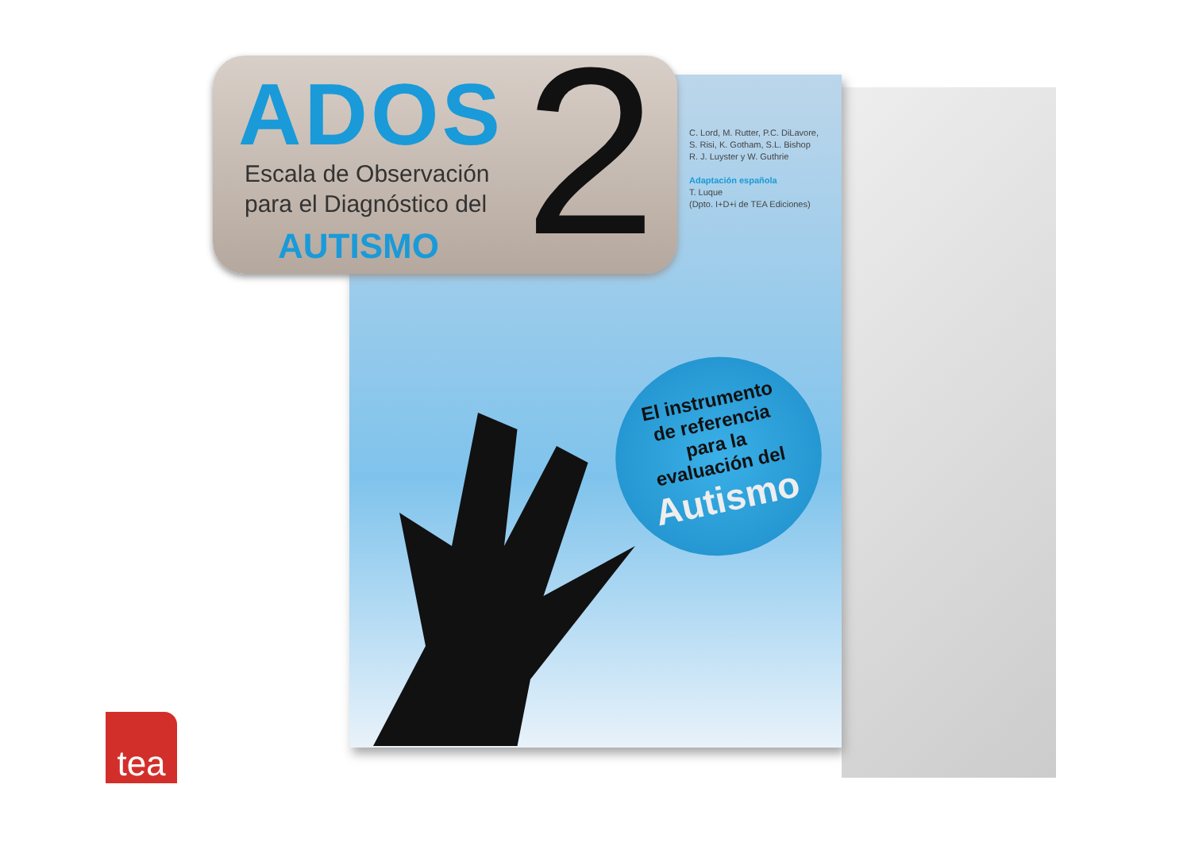ADOS 2
Escala de Observación
para el Diagnóstico del
AUTISMO
C. Lord, M. Rutter, P.C. DiLavore,
S. Risi, K. Gotham, S.L. Bishop
R. J. Luyster y W. Guthrie
Adaptación española
T. Luque
(Dpto. I+D+i de TEA Ediciones)
El instrumento
de referencia
para la
evaluación del
Autismo
tea